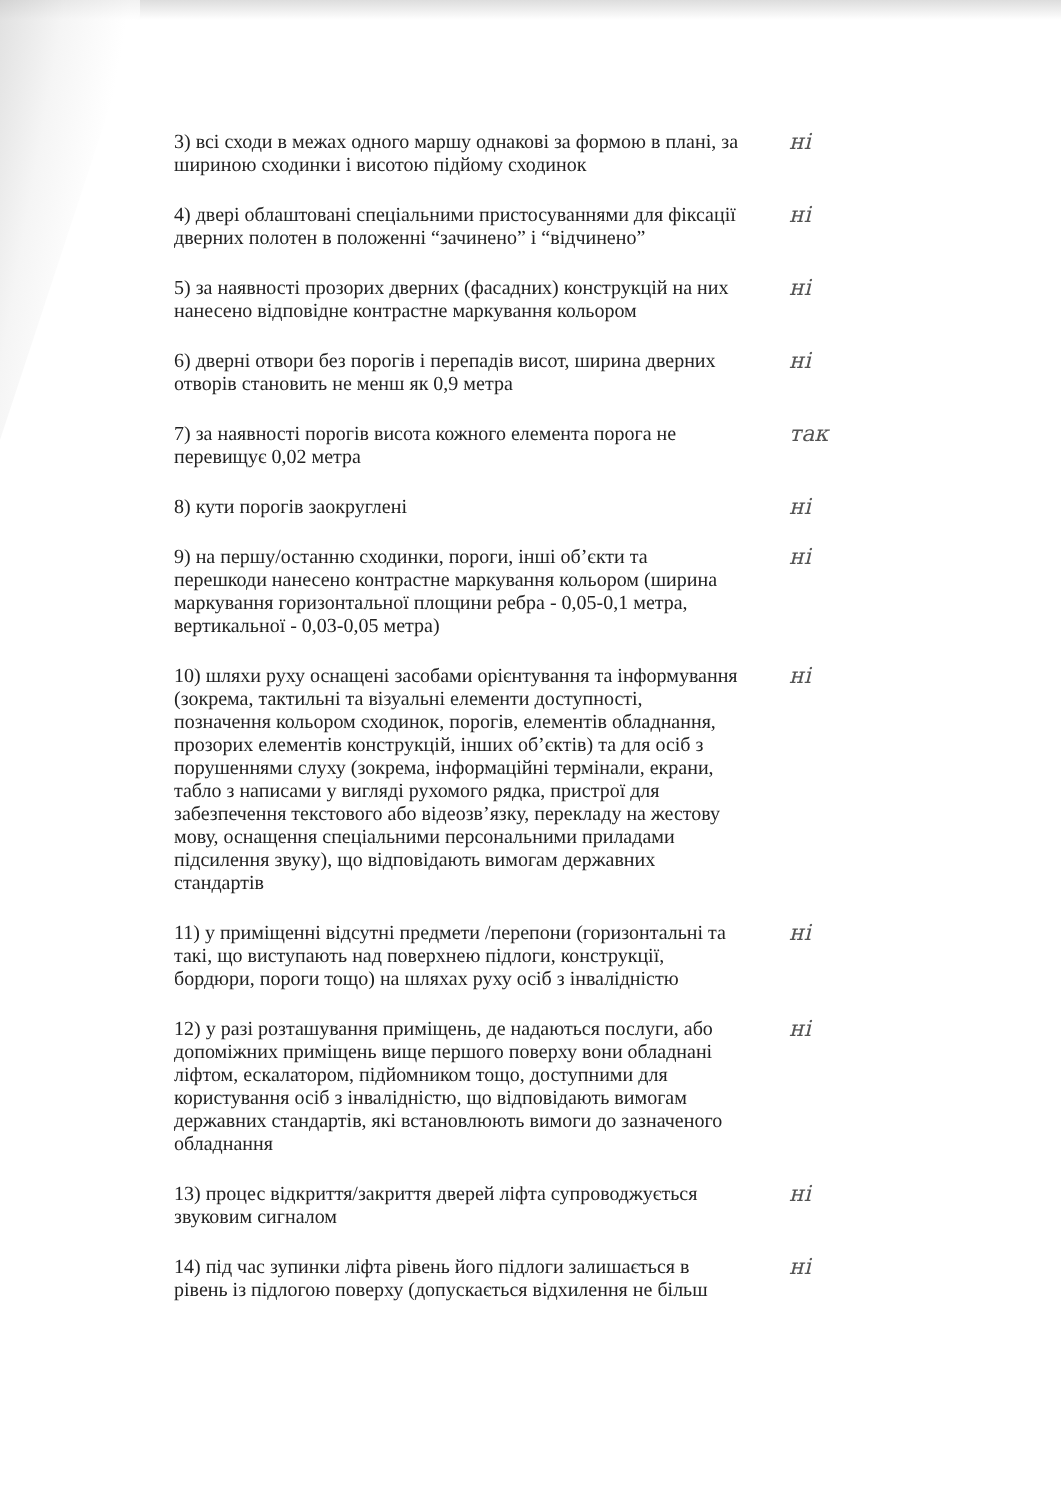3) всі сходи в межах одного маршу однакові за формою в плані, за шириною сходинки і висотою підйому сходинок
ні
4) двері облаштовані спеціальними пристосуваннями для фіксації дверних полотен в положенні “зачинено” і “відчинено”
ні
5) за наявності прозорих дверних (фасадних) конструкцій на них нанесено відповідне контрастне маркування кольором
ні
6) дверні отвори без порогів і перепадів висот, ширина дверних отворів становить не менш як 0,9 метра
ні
7) за наявності порогів висота кожного елемента порога не перевищує 0,02 метра
так
8) кути порогів заокруглені ні
9) на першу/останню сходинки, пороги, інші об’єкти та перешкоди нанесено контрастне маркування кольором (ширина маркування горизонтальної площини ребра - 0,05-0,1 метра, вертикальної - 0,03-0,05 метра)
ні
10) шляхи руху оснащені засобами орієнтування та інформування (зокрема, тактильні та візуальні елементи доступності, позначення кольором сходинок, порогів, елементів обладнання, прозорих елементів конструкцій, інших об’єктів) та для осіб з порушеннями слуху (зокрема, інформаційні термінали, екрани, табло з написами у вигляді рухомого рядка, пристрої для забезпечення текстового або відеозв’язку, перекладу на жестову мову, оснащення спеціальними персональними приладами підсилення звуку), що відповідають вимогам державних стандартів
ні
11) у приміщенні відсутні предмети /перепони (горизонтальні та такі, що виступають над поверхнею підлоги, конструкції, бордюри, пороги тощо) на шляхах руху осіб з інвалідністю
ні
12) у разі розташування приміщень, де надаються послуги, або допоміжних приміщень вище першого поверху вони обладнані ліфтом, ескалатором, підйомником тощо, доступними для користування осіб з інвалідністю, що відповідають вимогам державних стандартів, які встановлюють вимоги до зазначеного обладнання
ні
13) процес відкриття/закриття дверей ліфта супроводжується звуковим сигналом
ні
14) під час зупинки ліфта рівень його підлоги залишається в рівень із підлогою поверху (допускається відхилення не більш
ні